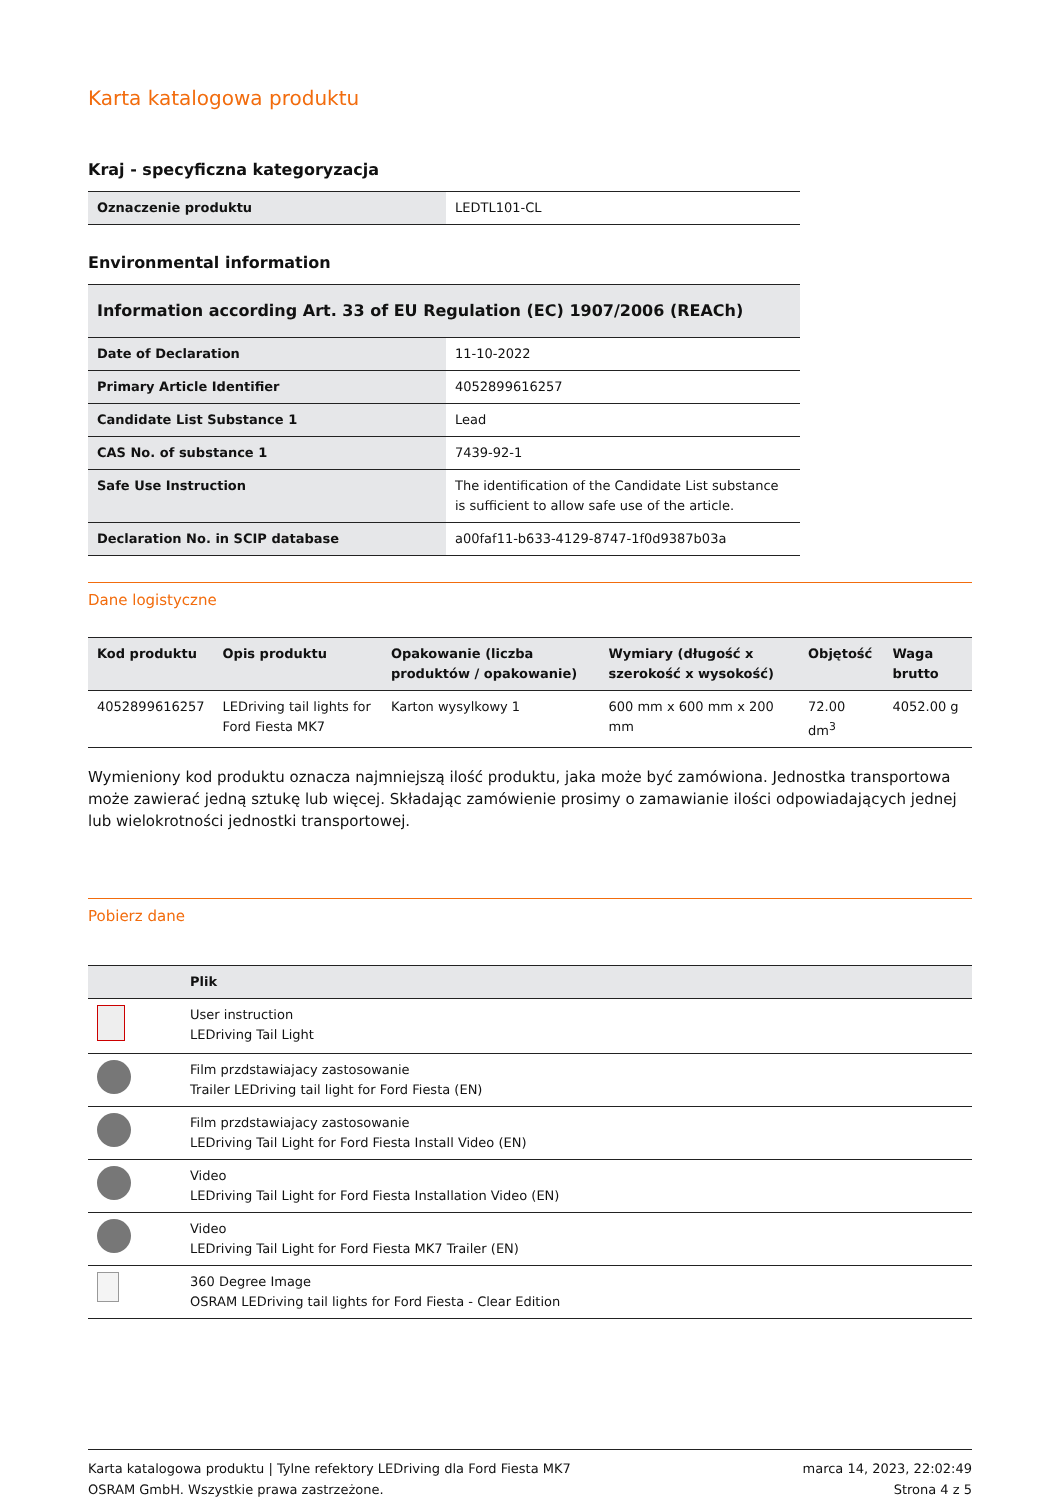Karta katalogowa produktu
Kraj - specyficzna kategoryzacja
| Oznaczenie produktu | LEDTL101-CL |
Environmental information
| Information according Art. 33 of EU Regulation (EC) 1907/2006 (REACh) | |
| --- | --- |
| Date of Declaration | 11-10-2022 |
| Primary Article Identifier | 4052899616257 |
| Candidate List Substance 1 | Lead |
| CAS No. of substance 1 | 7439-92-1 |
| Safe Use Instruction | The identification of the Candidate List substance is sufficient to allow safe use of the article. |
| Declaration No. in SCIP database | a00faf11-b633-4129-8747-1f0d9387b03a |
Dane logistyczne
| Kod produktu | Opis produktu | Opakowanie (liczba produktów / opakowanie) | Wymiary (długość x szerokość x wysokość) | Objętość | Waga brutto |
| --- | --- | --- | --- | --- | --- |
| 4052899616257 | LEDriving tail lights for Ford Fiesta MK7 | Karton wysylkowy 1 | 600 mm x 600 mm x 200 mm | 72.00 dm<sup>3</sup> | 4052.00 g |
Wymieniony kod produktu oznacza najmniejszą ilość produktu, jaka może być zamówiona. Jednostka transportowa może zawierać jedną sztukę lub więcej. Składając zamówienie prosimy o zamawianie ilości odpowiadających jednej lub wielokrotności jednostki transportowej.
Pobierz dane
| | Plik |
| --- | --- |
| | User instruction LEDriving Tail Light |
| | Film przdstawiajacy zastosowanie Trailer LEDriving tail light for Ford Fiesta (EN) |
| | Film przdstawiajacy zastosowanie LEDriving Tail Light for Ford Fiesta Install Video (EN) |
| | Video LEDriving Tail Light for Ford Fiesta Installation Video (EN) |
| | Video LEDriving Tail Light for Ford Fiesta MK7 Trailer (EN) |
| | 360 Degree Image OSRAM LEDriving tail lights for Ford Fiesta - Clear Edition |
Karta katalogowa produktu | Tylne refektory LEDriving dla Ford Fiesta MK7
OSRAM GmbH. Wszystkie prawa zastrzeżone.
marca 14, 2023, 22:02:49
Strona 4 z 5